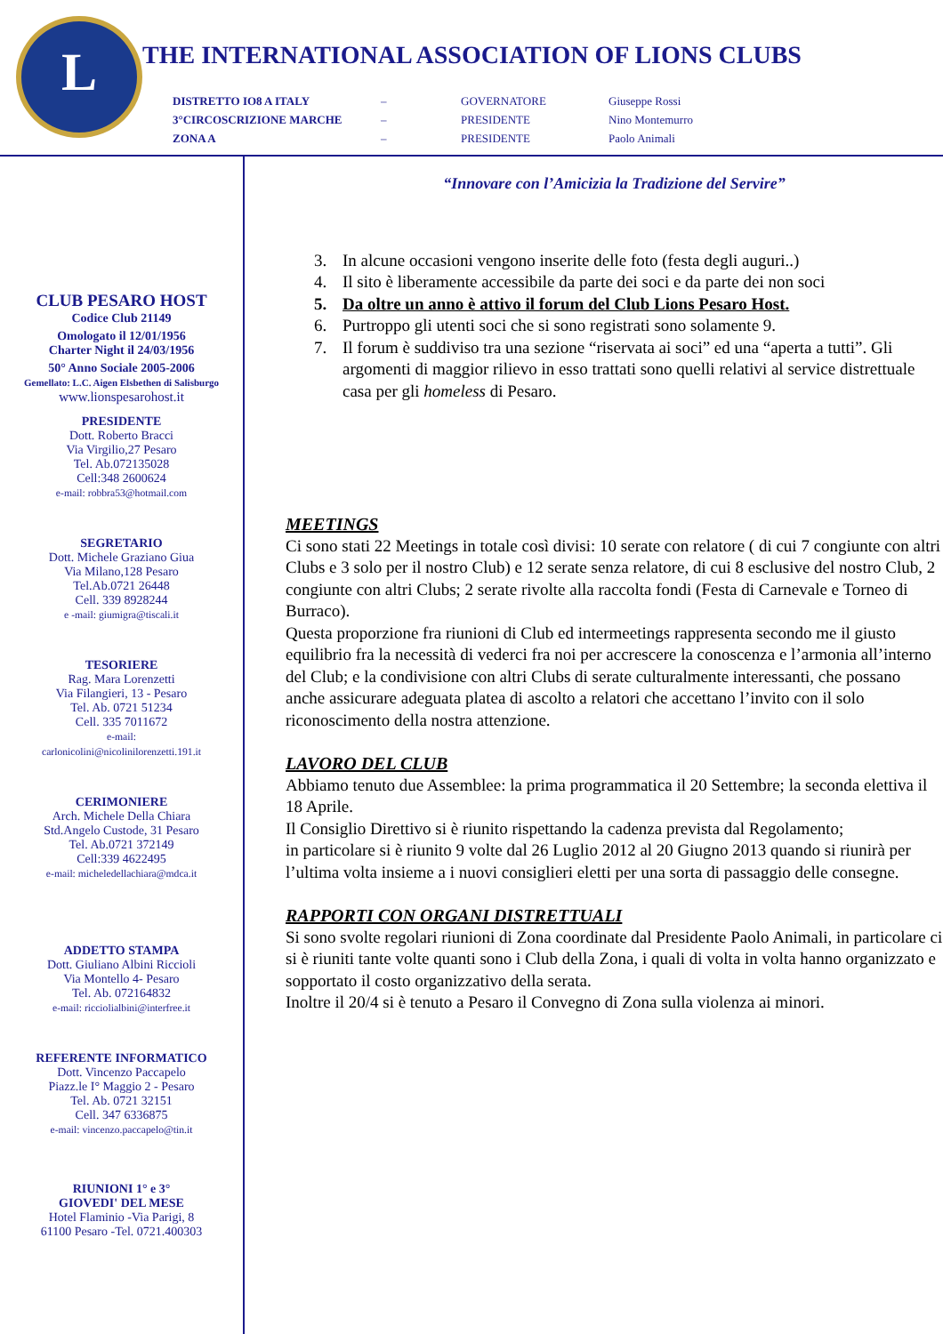L
THE INTERNATIONAL ASSOCIATION OF LIONS CLUBS
| DISTRETTO IO8 A ITALY | – | GOVERNATORE | Giuseppe Rossi |
| 3°CIRCOSCRIZIONE MARCHE | – | PRESIDENTE | Nino Montemurro |
| ZONA A | – | PRESIDENTE | Paolo Animali |
CLUB PESARO HOST
Codice Club 21149
Omologato il 12/01/1956
Charter Night il 24/03/1956
50° Anno Sociale 2005-2006
Gemellato: L.C. Aigen Elsbethen di Salisburgo
www.lionspesarohost.it
PRESIDENTE
Dott. Roberto Bracci
Via Virgilio,27 Pesaro
Tel. Ab.072135028
Cell:348 2600624
e-mail: robbra53@hotmail.com
SEGRETARIO
Dott. Michele Graziano Giua
Via Milano,128 Pesaro
Tel.Ab.0721 26448
Cell. 339 8928244
e -mail: giumigra@tiscali.it
TESORIERE
Rag. Mara Lorenzetti
Via Filangieri, 13 - Pesaro
Tel. Ab. 0721 51234
Cell. 335 7011672
e-mail:
carlonicolini@nicolinilorenzetti.191.it
CERIMONIERE
Arch. Michele Della Chiara
Std.Angelo Custode, 31 Pesaro
Tel. Ab.0721 372149
Cell:339 4622495
e-mail: micheledellachiara@mdca.it
ADDETTO STAMPA
Dott. Giuliano Albini Riccioli
Via Montello 4- Pesaro
Tel. Ab. 072164832
e-mail: ricciolialbini@interfree.it
REFERENTE INFORMATICO
Dott. Vincenzo Paccapelo
Piazz.le I° Maggio 2 - Pesaro
Tel. Ab. 0721 32151
Cell. 347 6336875
e-mail: vincenzo.paccapelo@tin.it
RIUNIONI 1° e 3°
GIOVEDI' DEL MESE
Hotel Flaminio -Via Parigi, 8
61100 Pesaro -Tel. 0721.400303
“Innovare con l’Amicizia la Tradizione del Servire”
3. In alcune occasioni vengono inserite delle foto (festa degli auguri..)
4. Il sito è liberamente accessibile da parte dei soci e da parte dei non soci
5. Da oltre un anno è attivo il forum del Club Lions Pesaro Host.
6. Purtroppo gli utenti soci che si sono registrati sono solamente 9.
7. Il forum è suddiviso tra una sezione “riservata ai soci” ed una “aperta a tutti”. Gli argomenti di maggior rilievo in esso trattati sono quelli relativi al service distrettuale casa per gli homeless di Pesaro.
MEETINGS
Ci sono stati 22 Meetings in totale così divisi: 10 serate con relatore ( di cui 7 congiunte con altri Clubs e 3 solo per il nostro Club) e 12 serate senza relatore, di cui 8 esclusive del nostro Club, 2 congiunte con altri Clubs; 2 serate rivolte alla raccolta fondi (Festa di Carnevale e Torneo di Burraco).
Questa proporzione fra riunioni di Club ed intermeetings rappresenta secondo me il giusto equilibrio fra la necessità di vederci fra noi per accrescere la conoscenza e l’armonia all’interno del Club; e la condivisione con altri Clubs di serate culturalmente interessanti, che possano anche assicurare adeguata platea di ascolto a relatori che accettano l’invito con il solo riconoscimento della nostra attenzione.
LAVORO DEL CLUB
Abbiamo tenuto due Assemblee: la prima programmatica il 20 Settembre; la seconda elettiva il 18 Aprile.
Il Consiglio Direttivo si è riunito rispettando la cadenza prevista dal Regolamento;
in particolare si è riunito 9 volte dal 26 Luglio 2012 al 20 Giugno 2013 quando si riunirà per l’ultima volta insieme a i nuovi consiglieri eletti per una sorta di passaggio delle consegne.
RAPPORTI CON ORGANI DISTRETTUALI
Si sono svolte regolari riunioni di Zona coordinate dal Presidente Paolo Animali, in particolare ci si è riuniti tante volte quanti sono i Club della Zona, i quali di volta in volta hanno organizzato e sopportato il costo organizzativo della serata.
Inoltre il 20/4 si è tenuto a Pesaro il Convegno di Zona sulla violenza ai minori.